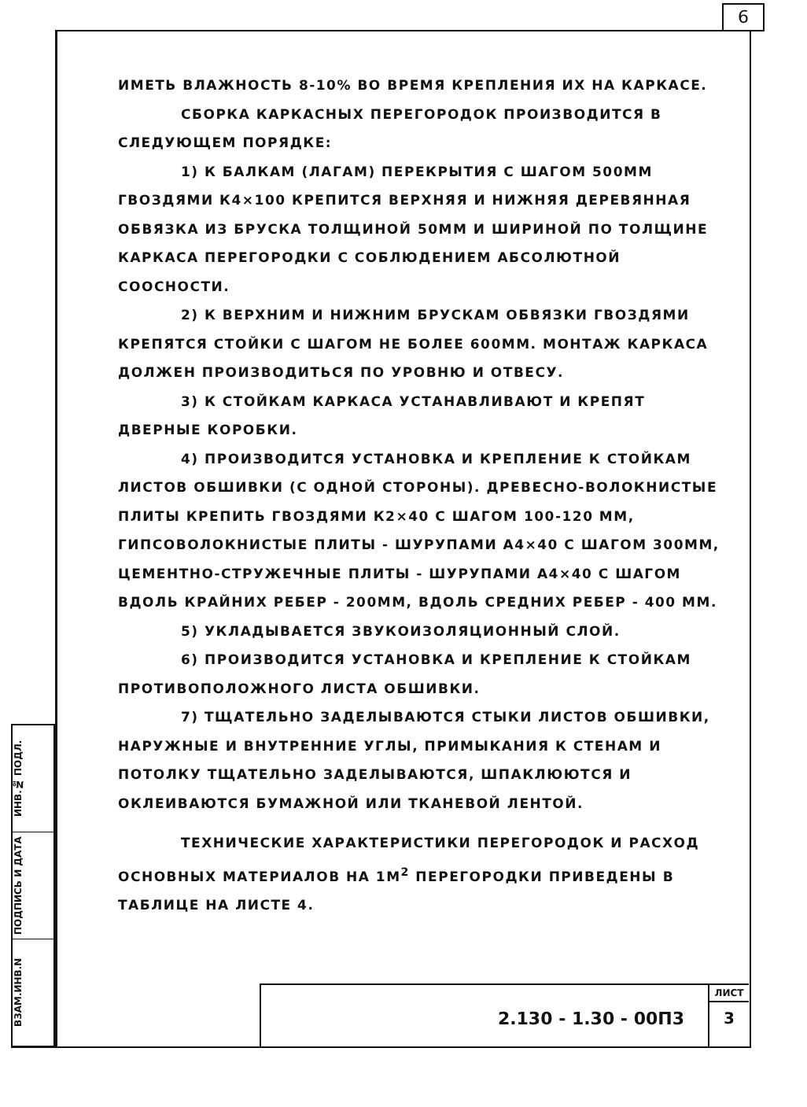6
ИНВ.№ ПОДЛ.
ПОДПИСЬ И ДАТА
ВЗАМ.ИНВ.N
ИМЕТЬ ВЛАЖНОСТЬ 8-10% ВО ВРЕМЯ КРЕПЛЕНИЯ ИХ НА КАРКАСЕ.
СБОРКА КАРКАСНЫХ ПЕРЕГОРОДОК ПРОИЗВОДИТСЯ В СЛЕДУЮЩЕМ ПОРЯДКЕ:
1) К БАЛКАМ (ЛАГАМ) ПЕРЕКРЫТИЯ С ШАГОМ 500ММ ГВОЗДЯМИ К4×100 КРЕПИТСЯ ВЕРХНЯЯ И НИЖНЯЯ ДЕРЕВЯННАЯ ОБВЯЗКА ИЗ БРУСКА ТОЛЩИНОЙ 50ММ И ШИРИНОЙ ПО ТОЛЩИНЕ КАРКАСА ПЕРЕГОРОДКИ С СОБЛЮДЕНИЕМ АБСОЛЮТНОЙ СООСНОСТИ.
2) К ВЕРХНИМ И НИЖНИМ БРУСКАМ ОБВЯЗКИ ГВОЗДЯМИ КРЕПЯТСЯ СТОЙКИ С ШАГОМ НЕ БОЛЕЕ 600ММ. МОНТАЖ КАРКАСА ДОЛЖЕН ПРОИЗВОДИТЬСЯ ПО УРОВНЮ И ОТВЕСУ.
3) К СТОЙКАМ КАРКАСА УСТАНАВЛИВАЮТ И КРЕПЯТ ДВЕРНЫЕ КОРОБКИ.
4) ПРОИЗВОДИТСЯ УСТАНОВКА И КРЕПЛЕНИЕ К СТОЙКАМ ЛИСТОВ ОБШИВКИ (С ОДНОЙ СТОРОНЫ). ДРЕВЕСНО-ВОЛОКНИСТЫЕ ПЛИТЫ КРЕПИТЬ ГВОЗДЯМИ К2×40 С ШАГОМ 100-120 ММ, ГИПСОВОЛОКНИСТЫЕ ПЛИТЫ - ШУРУПАМИ А4×40 С ШАГОМ 300ММ, ЦЕМЕНТНО-СТРУЖЕЧНЫЕ ПЛИТЫ - ШУРУПАМИ А4×40 С ШАГОМ ВДОЛЬ КРАЙНИХ РЕБЕР - 200ММ, ВДОЛЬ СРЕДНИХ РЕБЕР - 400 ММ.
5) УКЛАДЫВАЕТСЯ ЗВУКОИЗОЛЯЦИОННЫЙ СЛОЙ.
6) ПРОИЗВОДИТСЯ УСТАНОВКА И КРЕПЛЕНИЕ К СТОЙКАМ ПРОТИВОПОЛОЖНОГО ЛИСТА ОБШИВКИ.
7) ТЩАТЕЛЬНО ЗАДЕЛЫВАЮТСЯ СТЫКИ ЛИСТОВ ОБШИВКИ, НАРУЖНЫЕ И ВНУТРЕННИЕ УГЛЫ, ПРИМЫКАНИЯ К СТЕНАМ И ПОТОЛКУ ТЩАТЕЛЬНО ЗАДЕЛЫВАЮТСЯ, ШПАКЛЮЮТСЯ И ОКЛЕИВАЮТСЯ БУМАЖНОЙ ИЛИ ТКАНЕВОЙ ЛЕНТОЙ.
ТЕХНИЧЕСКИЕ ХАРАКТЕРИСТИКИ ПЕРЕГОРОДОК И РАСХОД ОСНОВНЫХ МАТЕРИАЛОВ НА 1М<sup>2</sup> ПЕРЕГОРОДКИ ПРИВЕДЕНЫ В ТАБЛИЦЕ НА ЛИСТЕ 4.
2.130 - 1.30 - 00П3
ЛИСТ
3